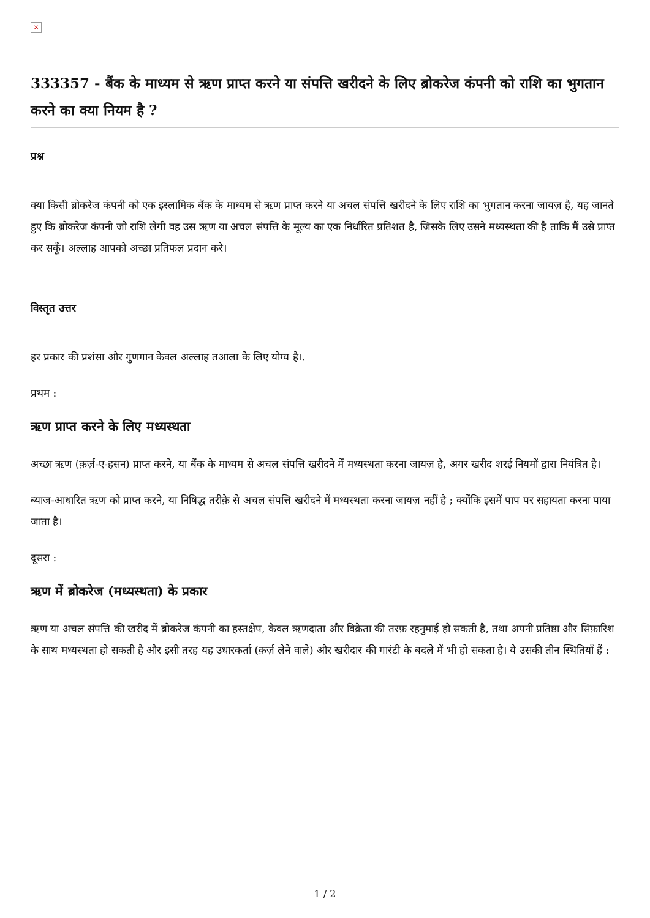×
333357 - बैंक के माध्यम से ऋण प्राप्त करने या संपत्ति खरीदने के लिए ब्रोकरेज कंपनी को राशि का भुगतान करने का क्या नियम है ?
प्रश्न
क्या किसी ब्रोकरेज कंपनी को एक इस्लामिक बैंक के माध्यम से ऋण प्राप्त करने या अचल संपत्ति खरीदने के लिए राशि का भुगतान करना जायज़ है, यह जानते हुए कि ब्रोकरेज कंपनी जो राशि लेगी वह उस ऋण या अचल संपत्ति के मूल्य का एक निर्धारित प्रतिशत है, जिसके लिए उसने मध्यस्थता की है ताकि मैं उसे प्राप्त कर सकूँ। अल्लाह आपको अच्छा प्रतिफल प्रदान करे।
विस्तृत उत्तर
हर प्रकार की प्रशंसा और गुणगान केवल अल्लाह तआला के लिए योग्य है।.
प्रथम :
ऋण प्राप्त करने के लिए मध्यस्थता
अच्छा ऋण (क़र्ज़-ए-हसन) प्राप्त करने, या बैंक के माध्यम से अचल संपत्ति खरीदने में मध्यस्थता करना जायज़ है, अगर खरीद शरई नियमों द्वारा नियंत्रित है।
ब्याज-आधारित ऋण को प्राप्त करने, या निषिद्ध तरीक़े से अचल संपत्ति खरीदने में मध्यस्थता करना जायज़ नहीं है ; क्योंकि इसमें पाप पर सहायता करना पाया जाता है।
दूसरा :
ऋण में ब्रोकरेज (मध्यस्थता) के प्रकार
ऋण या अचल संपत्ति की खरीद में ब्रोकरेज कंपनी का हस्तक्षेप, केवल ऋणदाता और विक्रेता की तरफ़ रहनुमाई हो सकती है, तथा अपनी प्रतिष्ठा और सिफ़ारिश के साथ मध्यस्थता हो सकती है और इसी तरह यह उधारकर्ता (क़र्ज़ लेने वाले) और खरीदार की गारंटी के बदले में भी हो सकता है। ये उसकी तीन स्थितियाँ हैं :
1 / 2